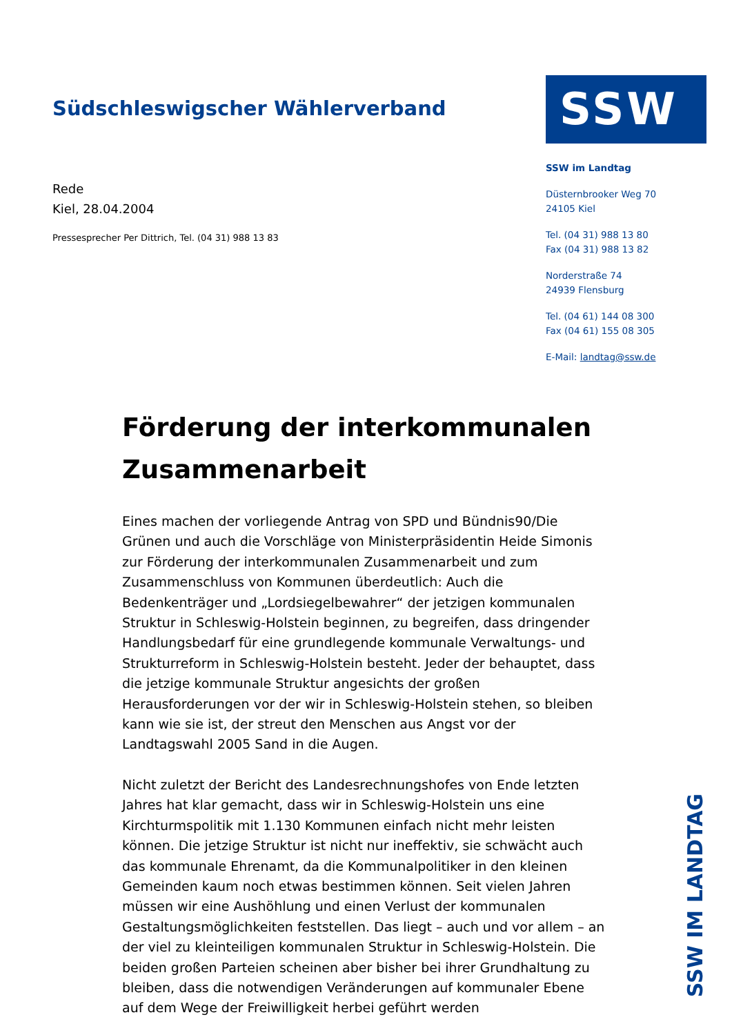Südschleswigscher Wählerverband
Rede
Kiel, 28.04.2004
Pressesprecher Per Dittrich, Tel. (04 31) 988 13 83
SSW
SSW im Landtag
Düsternbrooker Weg 70
24105 Kiel
Tel. (04 31) 988 13 80
Fax (04 31) 988 13 82
Norderstraße 74
24939 Flensburg
Tel. (04 61) 144 08 300
Fax (04 61) 155 08 305
E-Mail: landtag@ssw.de
Förderung der interkommunalen Zusammenarbeit
Eines machen der vorliegende Antrag von SPD und Bündnis90/Die Grünen und auch die Vorschläge von Ministerpräsidentin Heide Simonis zur Förderung der interkommunalen Zusammenarbeit und zum Zusammenschluss von Kommunen überdeutlich: Auch die Bedenkenträger und „Lordsiegelbewahrer“ der jetzigen kommunalen Struktur in Schleswig-Holstein beginnen, zu begreifen, dass dringender Handlungsbedarf für eine grundlegende kommunale Verwaltungs- und Strukturreform in Schleswig-Holstein besteht. Jeder der behauptet, dass die jetzige kommunale Struktur angesichts der großen Herausforderungen vor der wir in Schleswig-Holstein stehen, so bleiben kann wie sie ist, der streut den Menschen aus Angst vor der Landtagswahl 2005 Sand in die Augen.
Nicht zuletzt der Bericht des Landesrechnungshofes von Ende letzten Jahres hat klar gemacht, dass wir in Schleswig-Holstein uns eine Kirchturmspolitik mit 1.130 Kommunen einfach nicht mehr leisten können. Die jetzige Struktur ist nicht nur ineffektiv, sie schwächt auch das kommunale Ehrenamt, da die Kommunalpolitiker in den kleinen Gemeinden kaum noch etwas bestimmen können. Seit vielen Jahren müssen wir eine Aushöhlung und einen Verlust der kommunalen Gestaltungsmöglichkeiten feststellen. Das liegt – auch und vor allem – an der viel zu kleinteiligen kommunalen Struktur in Schleswig-Holstein. Die beiden großen Parteien scheinen aber bisher bei ihrer Grundhaltung zu bleiben, dass die notwendigen Veränderungen auf kommunaler Ebene auf dem Wege der Freiwilligkeit herbei geführt werden
SSW IM LANDTAG